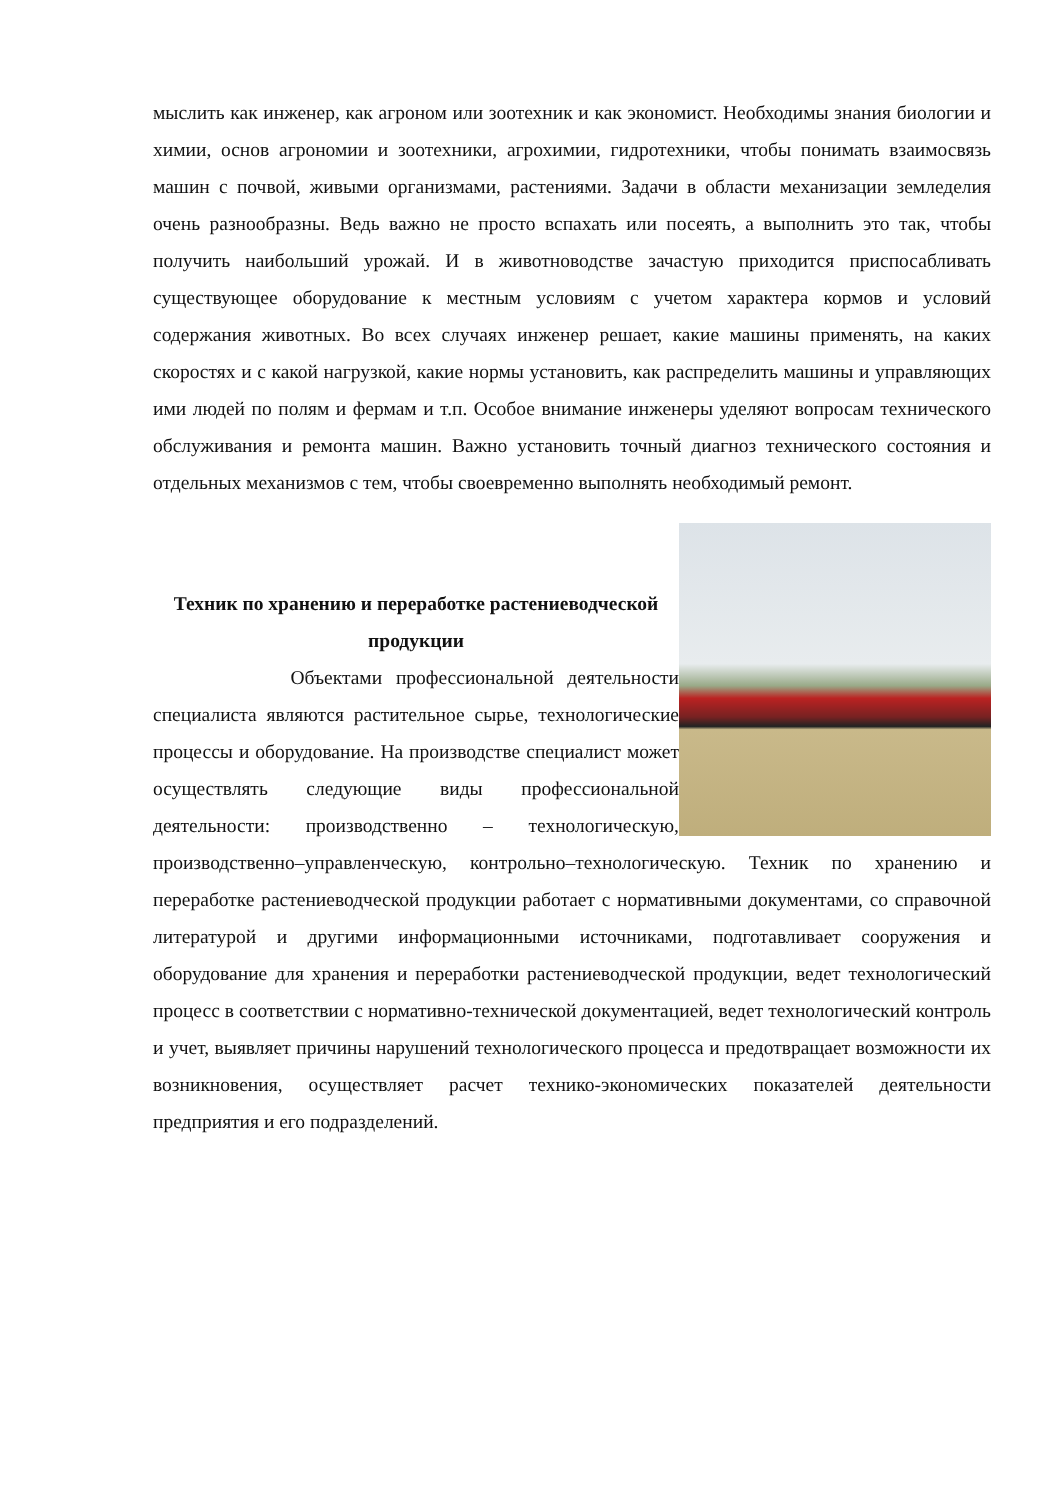мыслить как инженер, как агроном или зоотехник и как экономист. Необходимы знания биологии и химии, основ агрономии и зоотехники, агрохимии, гидротехники, чтобы понимать взаимосвязь машин с почвой, живыми организмами, растениями. Задачи в области механизации земледелия очень разнообразны. Ведь важно не просто вспахать или посеять, а выполнить это так, чтобы получить наибольший урожай. И в животноводстве зачастую приходится приспосабливать существующее оборудование к местным условиям с учетом характера кормов и условий содержания животных. Во всех случаях инженер решает, какие машины применять, на каких скоростях и с какой нагрузкой, какие нормы установить, как распределить машины и управляющих ими людей по полям и фермам и т.п. Особое внимание инженеры уделяют вопросам технического обслуживания и ремонта машин. Важно установить точный диагноз технического состояния и отдельных механизмов с тем, чтобы своевременно выполнять необходимый ремонт.
Техник по хранению и переработке растениеводческой продукции
Объектами профессиональной деятельности специалиста являются растительное сырье, технологические процессы и оборудование. На производстве специалист может осуществлять следующие виды профессиональной деятельности: производственно – технологическую, производственно–управленческую, контрольно–технологическую. Техник по хранению и переработке растениеводческой продукции работает с нормативными документами, со справочной литературой и другими информационными источниками, подготавливает сооружения и оборудование для хранения и переработки растениеводческой продукции, ведет технологический процесс в соответствии с нормативно-технической документацией, ведет технологический контроль и учет, выявляет причины нарушений технологического процесса и предотвращает возможности их возникновения, осуществляет расчет технико-экономических показателей деятельности предприятия и его подразделений.